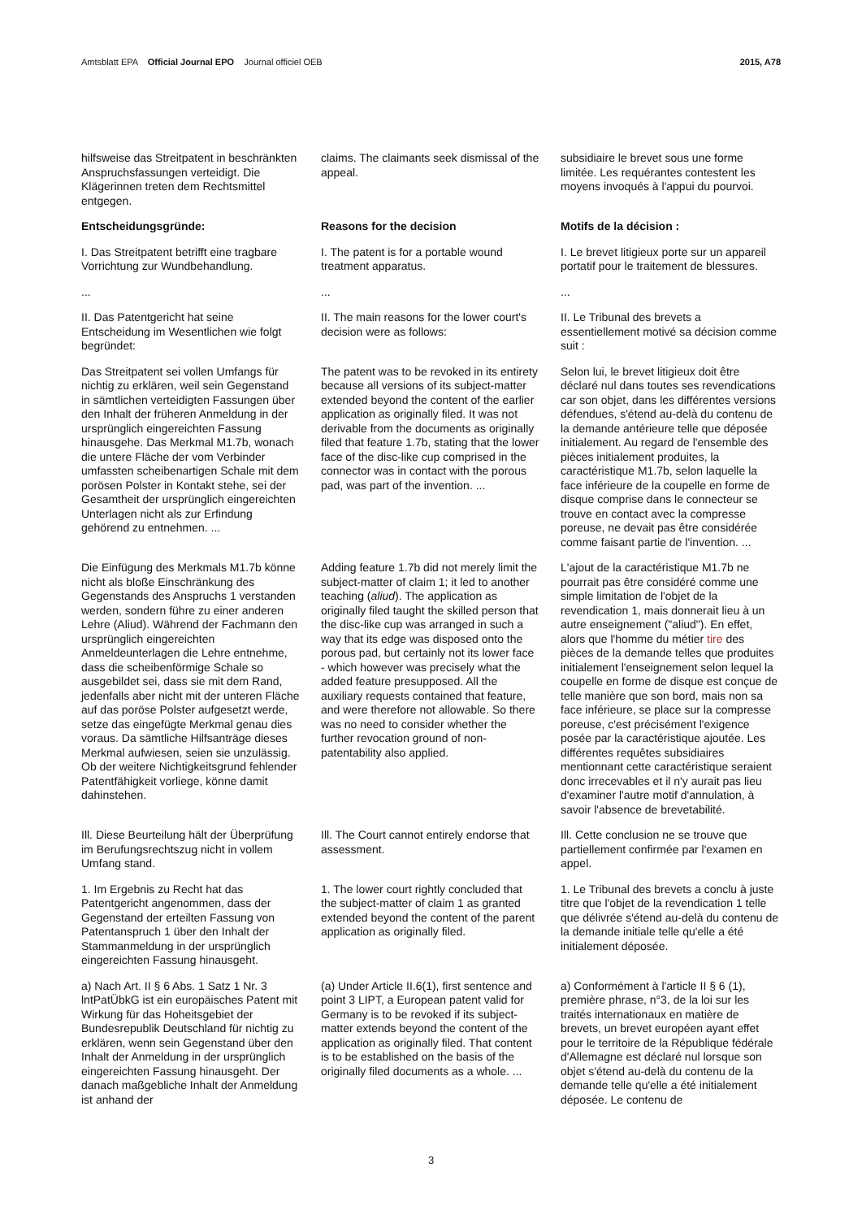Amtsblatt EPA Official Journal EPO Journal officiel OEB 2015, A78
hilfsweise das Streitpatent in beschränkten Anspruchsfassungen verteidigt. Die Klägerinnen treten dem Rechtsmittel entgegen.
claims. The claimants seek dismissal of the appeal.
subsidiaire le brevet sous une forme limitée. Les requérantes contestent les moyens invoqués à l'appui du pourvoi.
Entscheidungsgründe: Reasons for the decision Motifs de la décision :
I. Das Streitpatent betrifft eine tragbare Vorrichtung zur Wundbehandlung.
I. The patent is for a portable wound treatment apparatus.
I. Le brevet litigieux porte sur un appareil portatif pour le traitement de blessures.
... ... ...
II. Das Patentgericht hat seine Entscheidung im Wesentlichen wie folgt begründet:
II. The main reasons for the lower court's decision were as follows:
II. Le Tribunal des brevets a essentiellement motivé sa décision comme suit :
Das Streitpatent sei vollen Umfangs für nichtig zu erklären, weil sein Gegenstand in sämtlichen verteidigten Fassungen über den Inhalt der früheren Anmeldung in der ursprünglich eingereichten Fassung hinausgehe. Das Merkmal M1.7b, wonach die untere Fläche der vom Verbinder umfassten scheibenartigen Schale mit dem porösen Polster in Kontakt stehe, sei der Gesamtheit der ursprünglich eingereichten Unterlagen nicht als zur Erfindung gehörend zu entnehmen. ...
The patent was to be revoked in its entirety because all versions of its subject-matter extended beyond the content of the earlier application as originally filed. It was not derivable from the documents as originally filed that feature 1.7b, stating that the lower face of the disc-like cup comprised in the connector was in contact with the porous pad, was part of the invention. ...
Selon lui, le brevet litigieux doit être déclaré nul dans toutes ses revendications car son objet, dans les différentes versions défendues, s'étend au-delà du contenu de la demande antérieure telle que déposée initialement. Au regard de l'ensemble des pièces initialement produites, la caractéristique M1.7b, selon laquelle la face inférieure de la coupelle en forme de disque comprise dans le connecteur se trouve en contact avec la compresse poreuse, ne devait pas être considérée comme faisant partie de l'invention. ...
Die Einfügung des Merkmals M1.7b könne nicht als bloße Einschränkung des Gegenstands des Anspruchs 1 verstanden werden, sondern führe zu einer anderen Lehre (Aliud). Während der Fachmann den ursprünglich eingereichten Anmeldeunterlagen die Lehre entnehme, dass die scheibenförmige Schale so ausgebildet sei, dass sie mit dem Rand, jedenfalls aber nicht mit der unteren Fläche auf das poröse Polster aufgesetzt werde, setze das eingefügte Merkmal genau dies voraus. Da sämtliche Hilfsanträge dieses Merkmal aufwiesen, seien sie unzulässig. Ob der weitere Nichtigkeitsgrund fehlender Patentfähigkeit vorliege, könne damit dahinstehen.
Adding feature 1.7b did not merely limit the subject-matter of claim 1; it led to another teaching (aliud). The application as originally filed taught the skilled person that the disc-like cup was arranged in such a way that its edge was disposed onto the porous pad, but certainly not its lower face - which however was precisely what the added feature presupposed. All the auxiliary requests contained that feature, and were therefore not allowable. So there was no need to consider whether the further revocation ground of non-patentability also applied.
L'ajout de la caractéristique M1.7b ne pourrait pas être considéré comme une simple limitation de l'objet de la revendication 1, mais donnerait lieu à un autre enseignement ("aliud"). En effet, alors que l'homme du métier tire des pièces de la demande telles que produites initialement l'enseignement selon lequel la coupelle en forme de disque est conçue de telle manière que son bord, mais non sa face inférieure, se place sur la compresse poreuse, c'est précisément l'exigence posée par la caractéristique ajoutée. Les différentes requêtes subsidiaires mentionnant cette caractéristique seraient donc irrecevables et il n'y aurait pas lieu d'examiner l'autre motif d'annulation, à savoir l'absence de brevetabilité.
Ill. Diese Beurteilung hält der Überprüfung im Berufungsrechtszug nicht in vollem Umfang stand.
Ill. The Court cannot entirely endorse that assessment.
Ill. Cette conclusion ne se trouve que partiellement confirmée par l'examen en appel.
1. Im Ergebnis zu Recht hat das Patentgericht angenommen, dass der Gegenstand der erteilten Fassung von Patentanspruch 1 über den Inhalt der Stammanmeldung in der ursprünglich eingereichten Fassung hinausgeht.
1. The lower court rightly concluded that the subject-matter of claim 1 as granted extended beyond the content of the parent application as originally filed.
1. Le Tribunal des brevets a conclu à juste titre que l'objet de la revendication 1 telle que délivrée s'étend au-delà du contenu de la demande initiale telle qu'elle a été initialement déposée.
a) Nach Art. II § 6 Abs. 1 Satz 1 Nr. 3 lntPatÜbkG ist ein europäisches Patent mit Wirkung für das Hoheitsgebiet der Bundesrepublik Deutschland für nichtig zu erklären, wenn sein Gegenstand über den Inhalt der Anmeldung in der ursprünglich eingereichten Fassung hinausgeht. Der danach maßgebliche Inhalt der Anmeldung ist anhand der
(a) Under Article II.6(1), first sentence and point 3 LIPT, a European patent valid for Germany is to be revoked if its subject-matter extends beyond the content of the application as originally filed. That content is to be established on the basis of the originally filed documents as a whole. ...
a) Conformément à l'article II § 6 (1), première phrase, n°3, de la loi sur les traités internationaux en matière de brevets, un brevet européen ayant effet pour le territoire de la République fédérale d'Allemagne est déclaré nul lorsque son objet s'étend au-delà du contenu de la demande telle qu'elle a été initialement déposée. Le contenu de
3